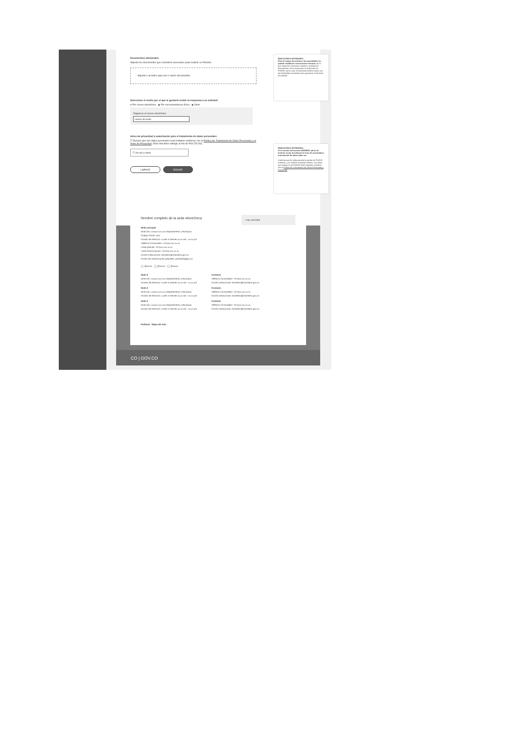Documentos adicionales
Adjunte los documentos que considere necesarios para realizar su Petición
Adjunte o arrastre aquí uno o varios documentos.
Seleccione el medio por el que le gustaría recibir la respuesta a su solicitud
● Por correo electrónico ◉ Por correspondencia física ◉ Otros
Diligencie el correo electrónico
campo de texto
Aviso de privacidad y autorización para el tratamiento de datos personales
☐ Declaro que mis datos personales sean tratados conforme con la Política de Tratamiento de Datos Personales y el Aviso de Privacidad. (Este link debe redirigir al link de POLÍTICAS)
☐ I'm not a robot
LIMPIAR ENVIAR
INDICACIÓN A ENTIDADES:
Para el cargue de archivos, las autoridades no podrán establecer restricciones técnicas (en lo que respecta a formatos, tamaños, cantidad de documentos, entre otros) para la radicación de PQRSD, por lo cual, el formulario deberá contar con las facilidades necesarias para garantizar el derecho de petición.
INDICACIÓN A ENTIDADES:
Si el usuario selecciona ANÓNIMA, antes de intentar enviar la solicitud el texto de privacidad y autorización de datos debe ser:
Confirmo que he seleccionado la opción de PQRSD Anónima, y no recibiré respuesta directa. Los datos que incluya en la PQRSD serán tratados conforme con la Política de Tratamiento de Datos Personales y el Aviso de
Nombre completo de la sede electrónica
Logo autoridad
Sede principal
Dirección: xxxxxx xxx xxx Departamento y Municipio
Código Postal: xxxx
Horario de Atención: Lunes a Viernes xx:xx am - xx:xx pm
Teléfono Conmutador: +57(xx) xxx xx xx
Línea gratuita: +57(xx) xxx xx xx
Línea anticorrupción: +57(xx) xxx xx xx
Correo Institucional: ministerio@ministerio.gov.co
Correo de notificaciones judiciales: judiciales@gov.co
◯ @xxxxx ◯ @xxxxx ◯ @xxxxx
Sede 2
Dirección: xxxxxx xxx xxx Departamento y Municipio
Horario de Atención: Lunes a Viernes xx:xx am - xx:xx pm
Contacto
Teléfono Conmutador: +57(xx) xxx xx xx
Correo Institucional: ministerio@ministerio.gov.co
Sede 3
Dirección: xxxxxx xxx xxx Departamento y Municipio
Horario de Atención: Lunes a Viernes xx:xx am - xx:xx pm
Contacto
Teléfono Conmutador: +57(xx) xxx xx xx
Correo Institucional: ministerio@ministerio.gov.co
Sede 3
Dirección: xxxxxx xxx xxx Departamento y Municipio
Horario de Atención: Lunes a Viernes xx:xx am - xx:xx pm
Contacto
Teléfono Conmutador: +57(xx) xxx xx xx
Correo Institucional: ministerio@ministerio.gov.co
Políticas Mapa del sitio
CO | GOV.CO